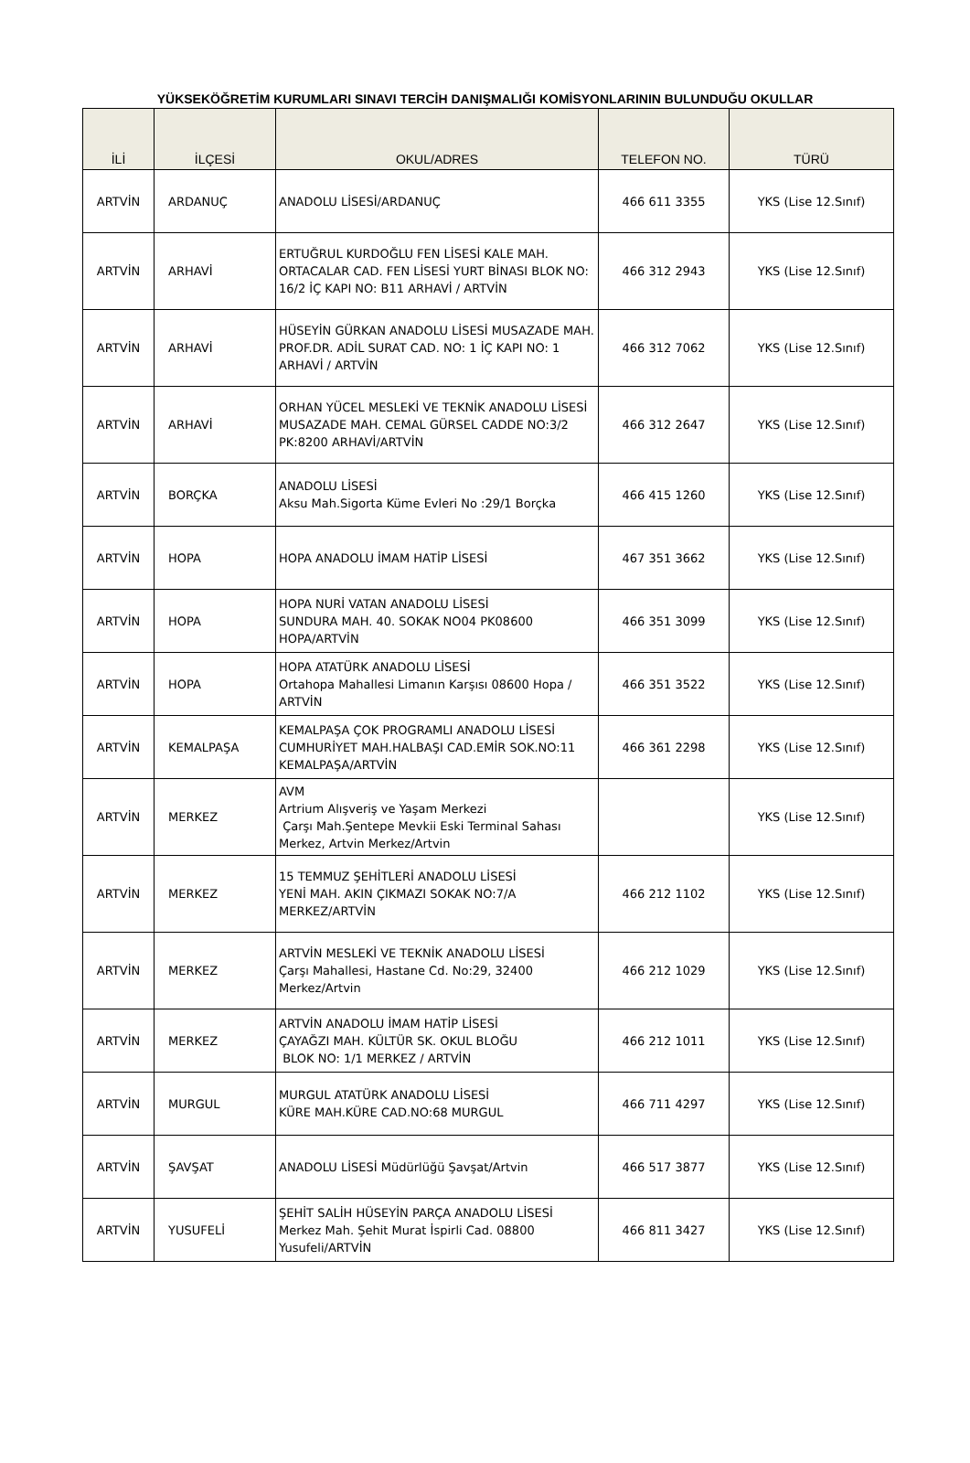YÜKSEKÖĞRETİM KURUMLARI SINAVI TERCİH DANIŞMALIĞI KOMİSYONLARININ BULUNDUĞU OKULLAR
| İLİ | İLÇESİ | OKUL/ADRES | TELEFON NO. | TÜRÜ |
| --- | --- | --- | --- | --- |
| ARTVİN | ARDANUÇ | ANADOLU LİSESİ/ARDANUÇ | 466 611 3355 | YKS (Lise 12.Sınıf) |
| ARTVİN | ARHAVİ | ERTUĞRUL KURDOĞLU FEN LİSESİ KALE MAH. ORTACALAR CAD. FEN LİSESİ YURT BİNASI BLOK NO: 16/2 İÇ KAPI NO: B11 ARHAVİ / ARTVİN | 466 312 2943 | YKS (Lise 12.Sınıf) |
| ARTVİN | ARHAVİ | HÜSEYİN GÜRKAN ANADOLU LİSESİ MUSAZADE MAH. PROF.DR. ADİL SURAT CAD. NO: 1 İÇ KAPI NO: 1 ARHAVİ / ARTVİN | 466 312 7062 | YKS (Lise 12.Sınıf) |
| ARTVİN | ARHAVİ | ORHAN YÜCEL MESLEKİ VE TEKNİK ANADOLU LİSESİ MUSAZADE MAH. CEMAL GÜRSEL CADDE NO:3/2 PK:8200 ARHAVİ/ARTVİN | 466 312 2647 | YKS (Lise 12.Sınıf) |
| ARTVİN | BORÇKA | ANADOLU LİSESİ Aksu Mah.Sigorta Küme Evleri No :29/1 Borçka | 466 415 1260 | YKS (Lise 12.Sınıf) |
| ARTVİN | HOPA | HOPA ANADOLU İMAM HATİP LİSESİ | 467 351 3662 | YKS (Lise 12.Sınıf) |
| ARTVİN | HOPA | HOPA NURİ VATAN ANADOLU LİSESİ SUNDURA MAH. 40. SOKAK NO04 PK08600 HOPA/ARTVİN | 466 351 3099 | YKS (Lise 12.Sınıf) |
| ARTVİN | HOPA | HOPA ATATÜRK ANADOLU LİSESİ Ortahopa Mahallesi Limanın Karşısı 08600 Hopa / ARTVİN | 466 351 3522 | YKS (Lise 12.Sınıf) |
| ARTVİN | KEMALPAŞA | KEMALPAŞA ÇOK PROGRAMLI ANADOLU LİSESİ CUMHURİYET MAH.HALBAŞI CAD.EMİR SOK.NO:11 KEMALPAŞA/ARTVİN | 466 361 2298 | YKS (Lise 12.Sınıf) |
| ARTVİN | MERKEZ | AVM Artrium Alışveriş ve Yaşam Merkezi Çarşı Mah.Şentepe Mevkii Eski Terminal Sahası Merkez, Artvin Merkez/Artvin | | YKS (Lise 12.Sınıf) |
| ARTVİN | MERKEZ | 15 TEMMUZ ŞEHİTLERİ ANADOLU LİSESİ YENİ MAH. AKIN ÇIKMAZI SOKAK NO:7/A MERKEZ/ARTVİN | 466 212 1102 | YKS (Lise 12.Sınıf) |
| ARTVİN | MERKEZ | ARTVİN MESLEKİ VE TEKNİK ANADOLU LİSESİ Çarşı Mahallesi, Hastane Cd. No:29, 32400 Merkez/Artvin | 466 212 1029 | YKS (Lise 12.Sınıf) |
| ARTVİN | MERKEZ | ARTVİN ANADOLU İMAM HATİP LİSESİ ÇAYAĞZI MAH. KÜLTÜR SK. OKUL BLOĞU BLOK NO: 1/1 MERKEZ / ARTVİN | 466 212 1011 | YKS (Lise 12.Sınıf) |
| ARTVİN | MURGUL | MURGUL ATATÜRK ANADOLU LİSESİ KÜRE MAH.KÜRE CAD.NO:68 MURGUL | 466 711 4297 | YKS (Lise 12.Sınıf) |
| ARTVİN | ŞAVŞAT | ANADOLU LİSESİ Müdürlüğü Şavşat/Artvin | 466 517 3877 | YKS (Lise 12.Sınıf) |
| ARTVİN | YUSUFELİ | ŞEHİT SALİH HÜSEYİN PARÇA ANADOLU LİSESİ Merkez Mah. Şehit Murat İspirli Cad. 08800 Yusufeli/ARTVİN | 466 811 3427 | YKS (Lise 12.Sınıf) |